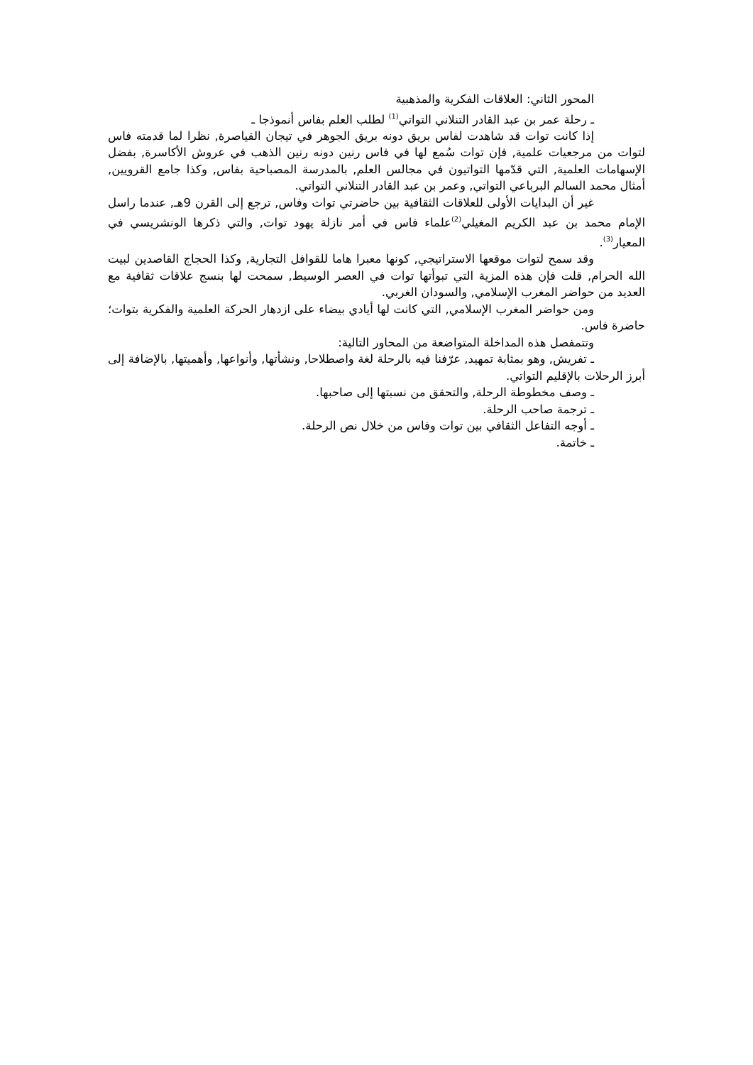المحور الثاني: العلاقات الفكرية والمذهبية
ـ رحلة عمر بن عبد القادر التنلاني التواتي<sup>(1)</sup> لطلب العلم بفاس أنموذجا ـ
إذا كانت توات قد شاهدت لفاس بريق دونه بريق الجوهر في تيجان القياصرة, نظرا لما قدمته فاس لتوات من مرجعيات علمية, فإن توات سُمع لها في فاس رنين دونه رنين الذهب في عروش الأكاسرة, بفضل الإسهامات العلمية, التي قدّمها التواتيون في مجالس العلم, بالمدرسة المصباحية بفاس, وكذا جامع القرويين, أمثال محمد السالم البرباعي التواتي, وعمر بن عبد القادر التنلاني التواتي.
غير أن البدايات الأولى للعلاقات الثقافية بين حاضرتي توات وفاس, ترجع إلى القرن 9هـ, عندما راسل الإمام محمد بن عبد الكريم المغيلي<sup>(2)</sup>علماء فاس في أمر نازلة يهود توات, والتي ذكرها الونشريسي في المعيار<sup>(3)</sup>.
وقد سمح لتوات موقعها الاستراتيجي, كونها معبرا هاما للقوافل التجارية, وكذا الحجاج القاصدين لبيت الله الحرام, قلت فإن هذه المزية التي تبوأتها توات في العصر الوسيط, سمحت لها بنسج علاقات ثقافية مع العديد من حواضر المغرب الإسلامي, والسودان الغربي.
ومن حواضر المغرب الإسلامي, التي كانت لها أيادي بيضاء على ازدهار الحركة العلمية والفكرية بتوات؛ حاضرة فاس.
وتتمفصل هذه المداخلة المتواضعة من المحاور التالية:
ـ تفريش, وهو بمثابة تمهيد, عرّفنا فيه بالرحلة لغة واصطلاحا, ونشأتها, وأنواعها, وأهميتها, بالإضافة إلى أبرز الرحلات بالإقليم التواتي.
ـ وصف مخطوطة الرحلة, والتحقق من نسبتها إلى صاحبها.
ـ ترجمة صاحب الرحلة.
ـ أوجه التفاعل الثقافي بين توات وفاس من خلال نص الرحلة.
ـ خاتمة.